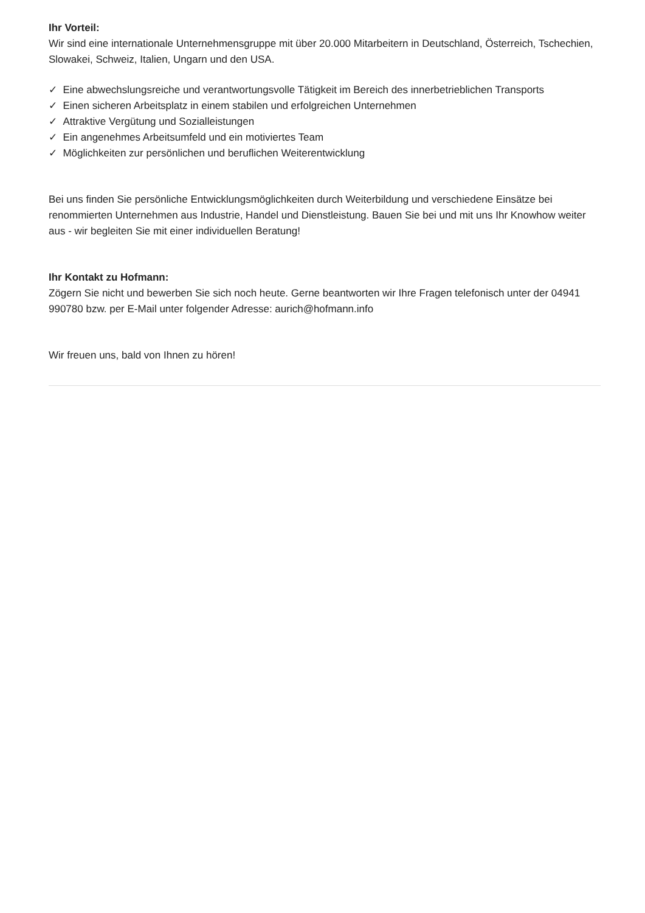Ihr Vorteil:
Wir sind eine internationale Unternehmensgruppe mit über 20.000 Mitarbeitern in Deutschland, Österreich, Tschechien, Slowakei, Schweiz, Italien, Ungarn und den USA.
✓ Eine abwechslungsreiche und verantwortungsvolle Tätigkeit im Bereich des innerbetrieblichen Transports
✓ Einen sicheren Arbeitsplatz in einem stabilen und erfolgreichen Unternehmen
✓ Attraktive Vergütung und Sozialleistungen
✓ Ein angenehmes Arbeitsumfeld und ein motiviertes Team
✓ Möglichkeiten zur persönlichen und beruflichen Weiterentwicklung
Bei uns finden Sie persönliche Entwicklungsmöglichkeiten durch Weiterbildung und verschiedene Einsätze bei renommierten Unternehmen aus Industrie, Handel und Dienstleistung. Bauen Sie bei und mit uns Ihr Knowhow weiter aus - wir begleiten Sie mit einer individuellen Beratung!
Ihr Kontakt zu Hofmann:
Zögern Sie nicht und bewerben Sie sich noch heute. Gerne beantworten wir Ihre Fragen telefonisch unter der 04941 990780 bzw. per E-Mail unter folgender Adresse: aurich@hofmann.info
Wir freuen uns, bald von Ihnen zu hören!